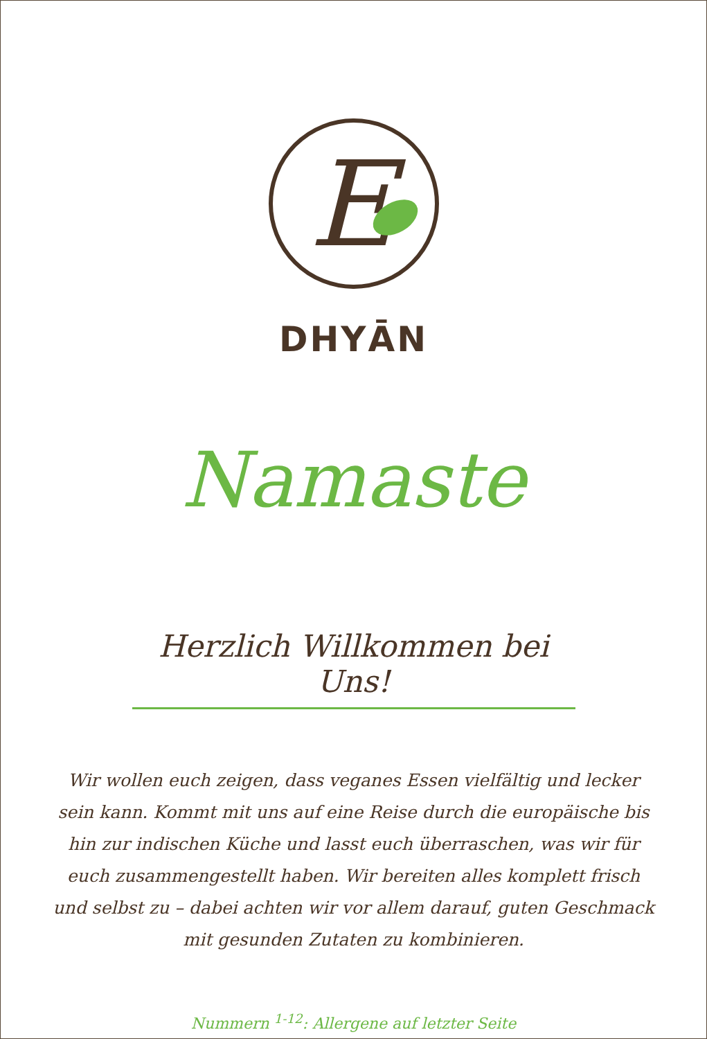E
DHYĀN
Namaste
Herzlich Willkommen bei Uns!
Wir wollen euch zeigen, dass veganes Essen vielfältig und lecker sein kann. Kommt mit uns auf eine Reise durch die europäische bis hin zur indischen Küche und lasst euch überraschen, was wir für euch zusammengestellt haben. Wir bereiten alles komplett frisch und selbst zu – dabei achten wir vor allem darauf, guten Geschmack mit gesunden Zutaten zu kombinieren.
Nummern <sup>1-12</sup>: Allergene auf letzter Seite